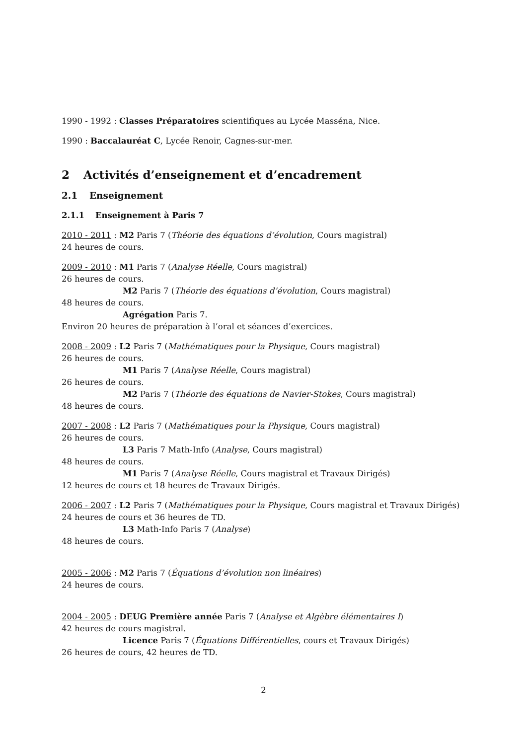1990 - 1992 : Classes Préparatoires scientifiques au Lycée Masséna, Nice.
1990 : Baccalauréat C, Lycée Renoir, Cagnes-sur-mer.
2 Activités d’enseignement et d’encadrement
2.1 Enseignement
2.1.1 Enseignement à Paris 7
2010 - 2011 : M2 Paris 7 (Théorie des équations d’évolution, Cours magistral)
24 heures de cours.
2009 - 2010 : M1 Paris 7 (Analyse Réelle, Cours magistral)
26 heures de cours.
M2 Paris 7 (Théorie des équations d’évolution, Cours magistral)
48 heures de cours.
Agrégation Paris 7.
Environ 20 heures de préparation à l’oral et séances d’exercices.
2008 - 2009 : L2 Paris 7 (Mathématiques pour la Physique, Cours magistral)
26 heures de cours.
M1 Paris 7 (Analyse Réelle, Cours magistral)
26 heures de cours.
M2 Paris 7 (Théorie des équations de Navier-Stokes, Cours magistral)
48 heures de cours.
2007 - 2008 : L2 Paris 7 (Mathématiques pour la Physique, Cours magistral)
26 heures de cours.
L3 Paris 7 Math-Info (Analyse, Cours magistral)
48 heures de cours.
M1 Paris 7 (Analyse Réelle, Cours magistral et Travaux Dirigés)
12 heures de cours et 18 heures de Travaux Dirigés.
2006 - 2007 : L2 Paris 7 (Mathématiques pour la Physique, Cours magistral et Travaux Dirigés)
24 heures de cours et 36 heures de TD.
L3 Math-Info Paris 7 (Analyse)
48 heures de cours.
2005 - 2006 : M2 Paris 7 (Équations d’évolution non linéaires)
24 heures de cours.
2004 - 2005 : DEUG Première année Paris 7 (Analyse et Algèbre élémentaires I)
42 heures de cours magistral.
Licence Paris 7 (Équations Différentielles, cours et Travaux Dirigés)
26 heures de cours, 42 heures de TD.
2